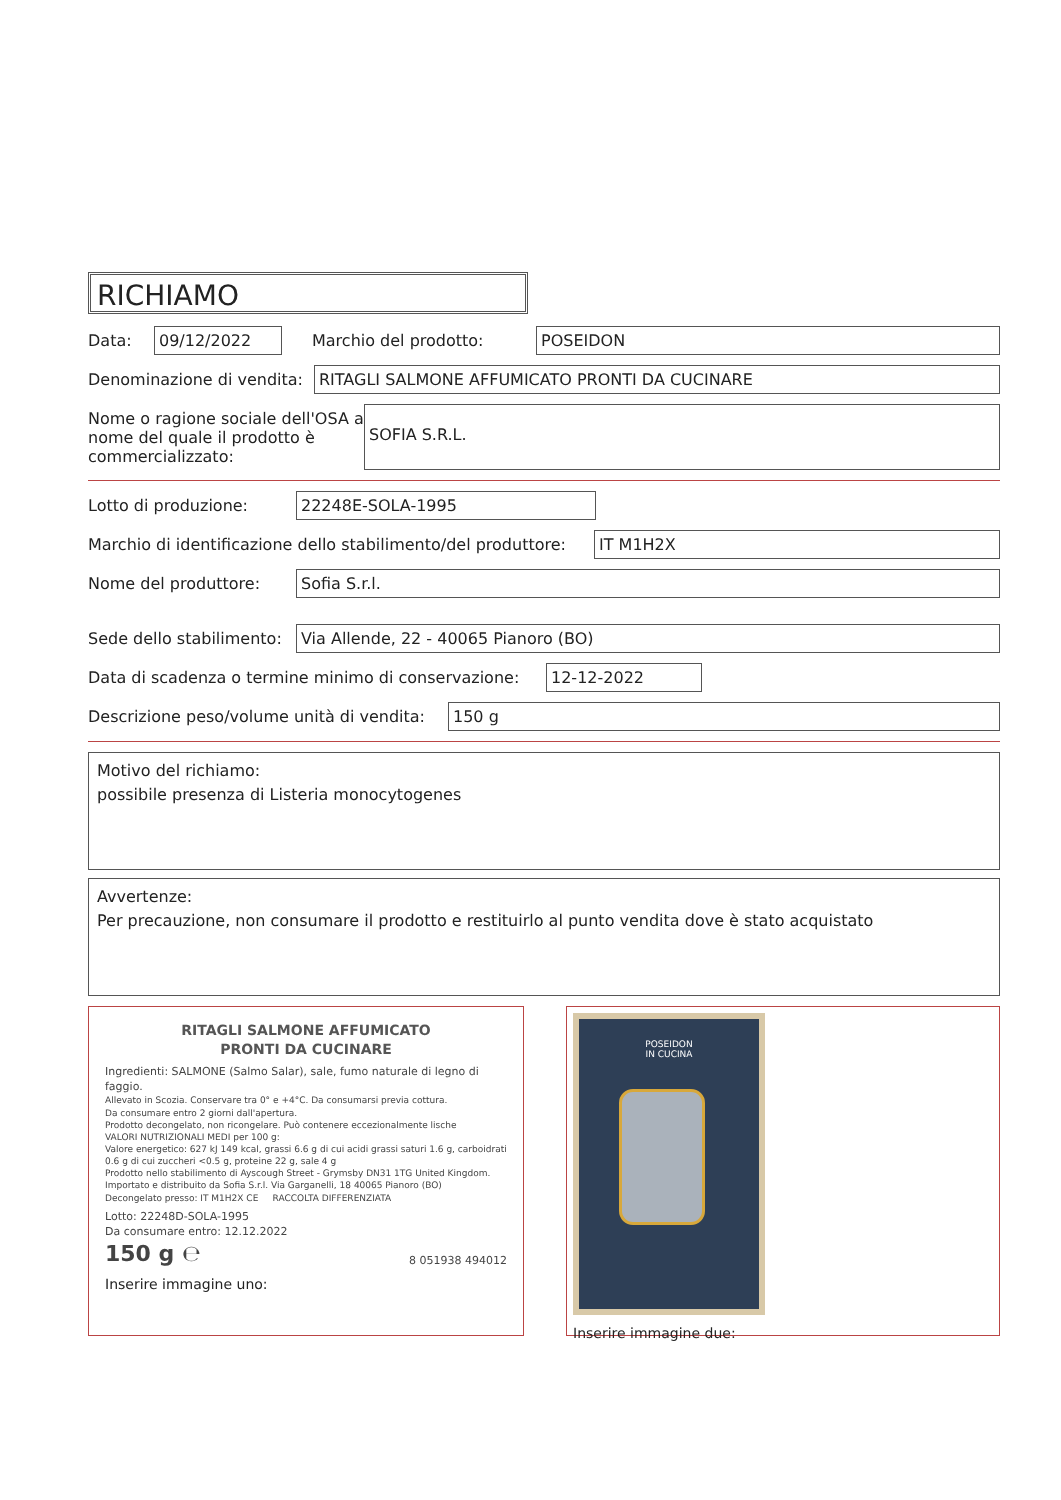RICHIAMO
Data: 09/12/2022 Marchio del prodotto: POSEIDON
Denominazione di vendita: RITAGLI SALMONE AFFUMICATO PRONTI DA CUCINARE
Nome o ragione sociale dell'OSA a nome del quale il prodotto è commercializzato: SOFIA S.R.L.
Lotto di produzione: 22248E-SOLA-1995
Marchio di identificazione dello stabilimento/del produttore: IT M1H2X
Nome del produttore: Sofia S.r.l.
Sede dello stabilimento: Via Allende, 22 - 40065 Pianoro (BO)
Data di scadenza o termine minimo di conservazione: 12-12-2022
Descrizione peso/volume unità di vendita: 150 g
Motivo del richiamo:
possibile presenza di Listeria monocytogenes
Avvertenze:
Per precauzione, non consumare il prodotto e restituirlo al punto vendita dove è stato acquistato
RITAGLI SALMONE AFFUMICATO
PRONTI DA CUCINARE
Ingredienti: SALMONE (Salmo Salar), sale, fumo naturale di legno di faggio.
Allevato in Scozia. Conservare tra 0° e +4°C. Da consumarsi previa cottura.
Da consumare entro 2 giorni dall'apertura.
Prodotto decongelato, non ricongelare. Può contenere eccezionalmente lische
VALORI NUTRIZIONALI MEDI per 100 g:
Valore energetico: 627 kJ 149 kcal, grassi 6.6 g di cui acidi grassi saturi 1.6 g, carboidrati 0.6 g di cui zuccheri <0.5 g, proteine 22 g, sale 4 g
Prodotto nello stabilimento di Ayscough Street - Grymsby DN31 1TG United Kingdom. Importato e distribuito da Sofia S.r.l. Via Garganelli, 18 40065 Pianoro (BO)
Decongelato presso: IT M1H2X CE RACCOLTA DIFFERENZIATA
Lotto: 22248D-SOLA-1995
Da consumare entro: 12.12.2022
150 g ℮ 8 051938 494012
Inserire immagine uno:
POSEIDON
IN CUCINA
Inserire immagine due: